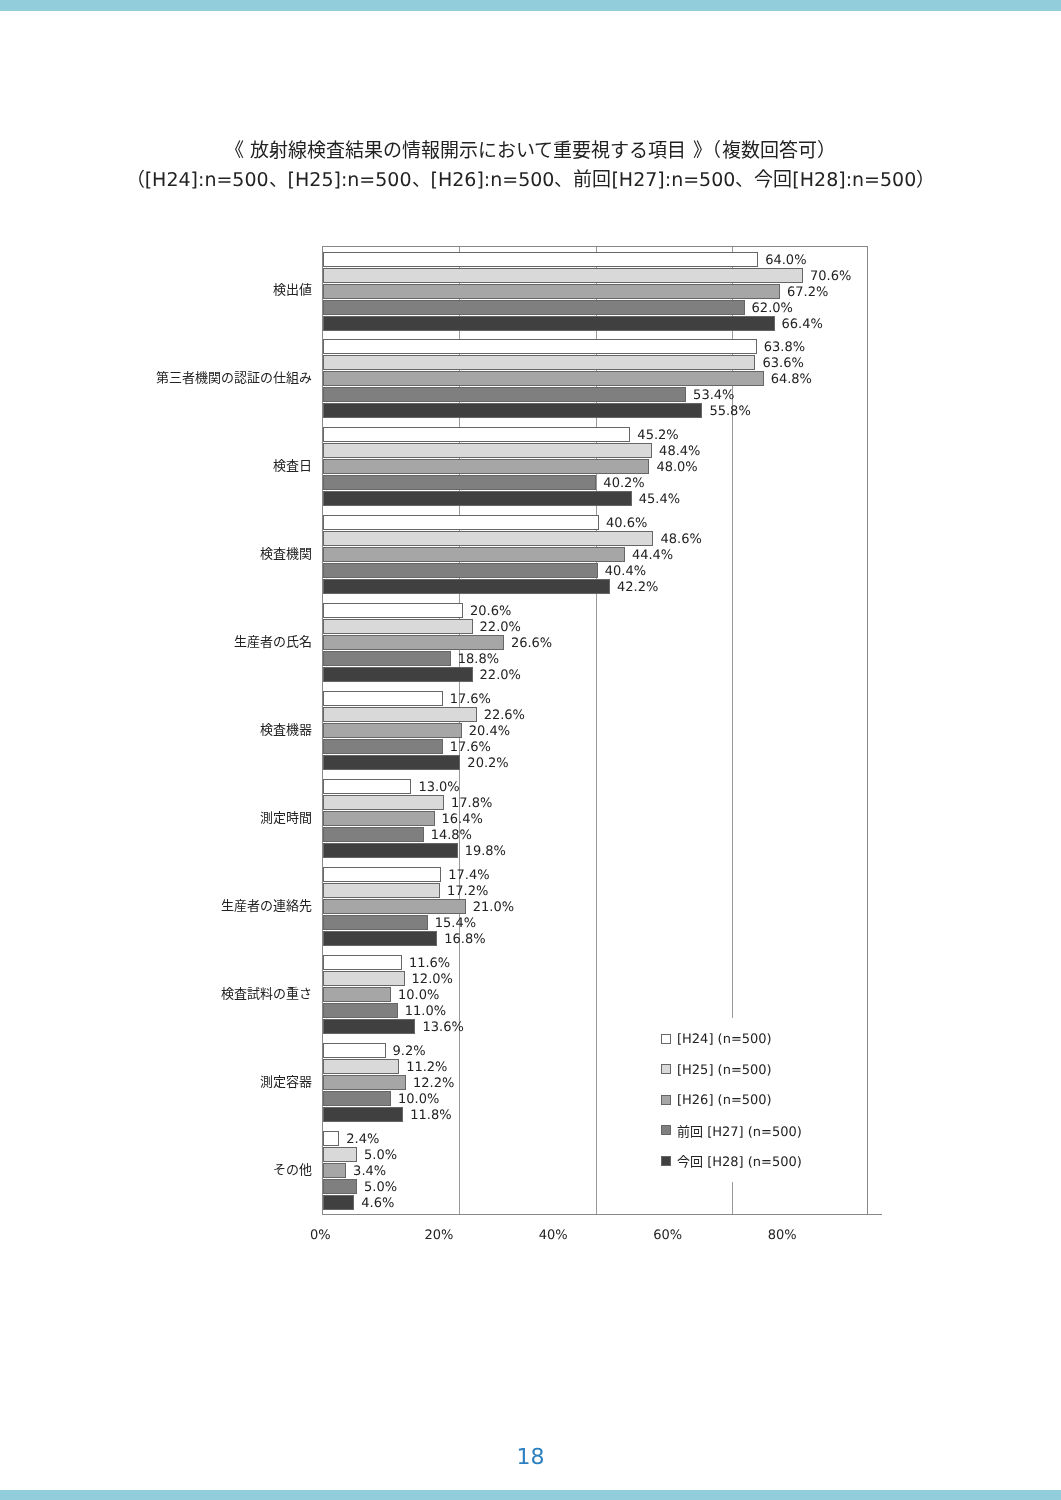《 放射線検査結果の情報開示において重要視する項目 》（複数回答可）
（[H24]:n=500、[H25]:n=500、[H26]:n=500、前回[H27]:n=500、今回[H28]:n=500）
検出値
64.0%
70.6%
67.2%
62.0%
66.4%
第三者機関の認証の仕組み
63.8%
63.6%
64.8%
53.4%
55.8%
検査日
45.2%
48.4%
48.0%
40.2%
45.4%
検査機関
40.6%
48.6%
44.4%
40.4%
42.2%
生産者の氏名
20.6%
22.0%
26.6%
18.8%
22.0%
検査機器
17.6%
22.6%
20.4%
17.6%
20.2%
測定時間
13.0%
17.8%
16.4%
14.8%
19.8%
生産者の連絡先
17.4%
17.2%
21.0%
15.4%
16.8%
検査試料の重さ
11.6%
12.0%
10.0%
11.0%
13.6%
測定容器
9.2%
11.2%
12.2%
10.0%
11.8%
その他
2.4%
5.0%
3.4%
5.0%
4.6%
0% 20% 40% 60% 80%
[H24] (n=500)
[H25] (n=500)
[H26] (n=500)
前回 [H27] (n=500)
今回 [H28] (n=500)
18